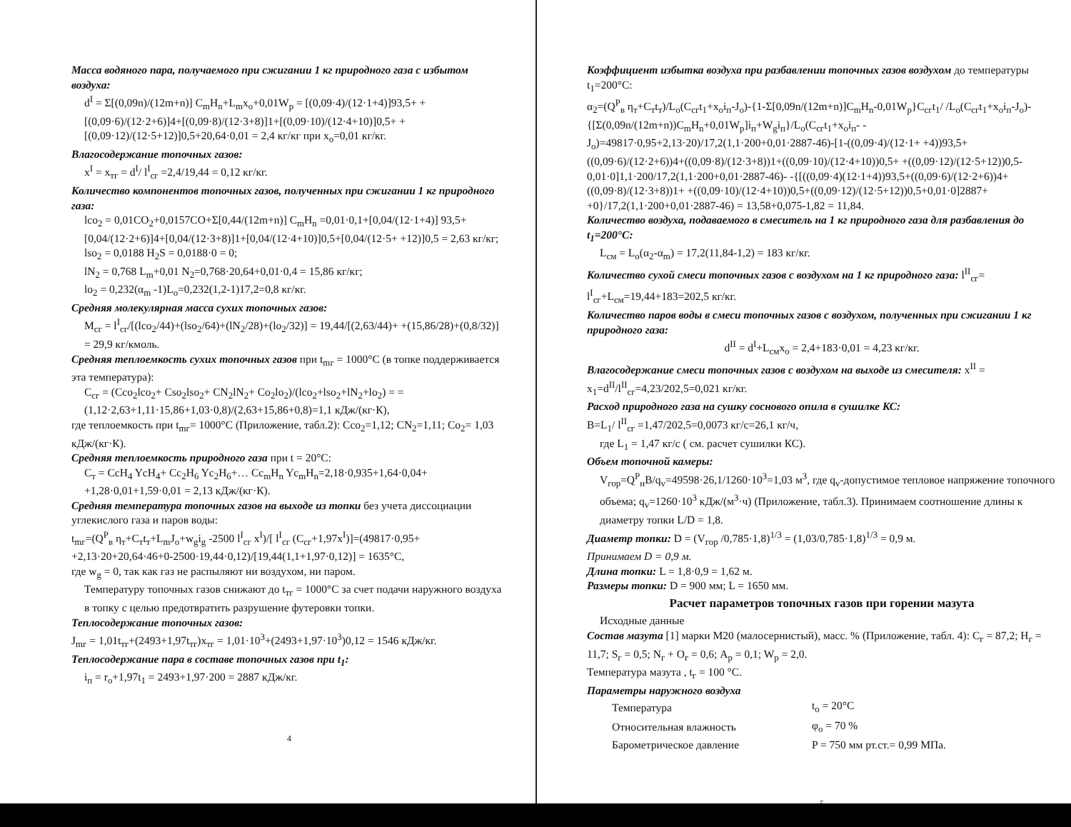Масса водяного пара, получаемого при сжигании 1 кг природного газа с избытом воздуха:
d<sup>I</sup> = Σ[(0,09n)/(12m+n)] C<sub>m</sub>H<sub>n</sub>+L<sub>m</sub>x<sub>o</sub>+0,01W<sub>p</sub> = [(0,09·4)/(12·1+4)]93,5+ + [(0,09·6)/(12·2+6)]4+[(0,09·8)/(12·3+8)]1+[(0,09·10)/(12·4+10)]0,5+ + [(0,09·12)/(12·5+12)]0,5+20,64·0,01 = 2,4 кг/кг при x<sub>o</sub>=0,01 кг/кг.
Влагосодержание топочных газов:
x<sup>I</sup> = x<sub>тг</sub> = d<sup>I</sup>/ l<sup>I</sup><sub>сг</sub> =2,4/19,44 = 0,12 кг/кг.
Количество компонентов топочных газов, полученных при сжигании 1 кг природного газа:
lco<sub>2</sub> = 0,01CO<sub>2</sub>+0,0157CO+Σ[0,44/(12m+n)] C<sub>m</sub>H<sub>n</sub> =0,01·0,1+[0,04/(12·1+4)] 93,5+[0,04/(12·2+6)]4+[0,04/(12·3+8)]1+[0,04/(12·4+10)]0,5+[0,04/(12·5+ +12)]0,5 = 2,63 кг/кг;
lso<sub>2</sub> = 0,0188 H<sub>2</sub>S = 0,0188·0 = 0;
lN<sub>2</sub> = 0,768 L<sub>m</sub>+0,01 N<sub>2</sub>=0,768·20,64+0,01·0,4 = 15,86 кг/кг;
lo<sub>2</sub> = 0,232(α<sub>m</sub> -1)L<sub>o</sub>=0,232(1,2-1)17,2=0,8 кг/кг.
Средняя молекулярная масса сухих топочных газов:
M<sub>сг</sub> = l<sup>I</sup><sub>сг</sub>/[(lco<sub>2</sub>/44)+(lso<sub>2</sub>/64)+(lN<sub>2</sub>/28)+(lo<sub>2</sub>/32)] = 19,44/[(2,63/44)+ +(15,86/28)+(0,8/32)] = 29,9 кг/кмоль.
Средняя теплоемкость сухих топочных газов при t<sub>mг</sub> = 1000°C (в топке поддерживается эта температура):
C<sub>сг</sub> = (Cco<sub>2</sub>lco<sub>2</sub>+ Cso<sub>2</sub>lso<sub>2</sub>+ CN<sub>2</sub>lN<sub>2</sub>+ Co<sub>2</sub>lo<sub>2</sub>)/(lco<sub>2</sub>+lso<sub>2</sub>+lN<sub>2</sub>+lo<sub>2</sub>) = =(1,12·2,63+1,11·15,86+1,03·0,8)/(2,63+15,86+0,8)=1,1 кДж/(кг·К),
где теплоемкость при t<sub>mг</sub>= 1000°C (Приложение, табл.2): Cco<sub>2</sub>=1,12; CN<sub>2</sub>=1,11; Co<sub>2</sub>= 1,03 кДж/(кг·К).
Средняя теплоемкость природного газа при t = 20°C:
C<sub>т</sub> = CcH<sub>4</sub> YcH<sub>4</sub>+ Cc<sub>2</sub>H<sub>6</sub> Yc<sub>2</sub>H<sub>6</sub>+… Cc<sub>m</sub>H<sub>n</sub> Yc<sub>m</sub>H<sub>n</sub>=2,18·0,935+1,64·0,04+ +1,28·0,01+1,59·0,01 = 2,13 кДж/(кг·К).
Средняя температура топочных газов на выходе из топки без учета диссоциации углекислого газа и паров воды:
t<sub>mг</sub>=(Q<sup>P</sup><sub>в</sub> η<sub>т</sub>+C<sub>т</sub>t<sub>т</sub>+L<sub>m</sub>J<sub>o</sub>+w<sub>g</sub>i<sub>g</sub> -2500 l<sup>I</sup><sub>сг</sub> x<sup>I</sup>)/[ l<sup>I</sup><sub>сг</sub> (C<sub>сг</sub>+1,97x<sup>I</sup>)]=(49817·0,95+ +2,13·20+20,64·46+0-2500·19,44·0,12)/[19,44(1,1+1,97·0,12)] = 1635°C,
где w<sub>g</sub> = 0, так как газ не распыляют ни воздухом, ни паром.
Температуру топочных газов снижают до t<sub>тг</sub> = 1000°C за счет подачи наружного воздуха в топку с целью предотвратить разрушение футеровки топки.
Теплосодержание топочных газов:
J<sub>mг</sub> = 1,01t<sub>тг</sub>+(2493+1,97t<sub>тг</sub>)x<sub>тг</sub> = 1,01·10<sup>3</sup>+(2493+1,97·10<sup>3</sup>)0,12 = 1546 кДж/кг.
Теплосодержание пара в составе топочных газов при t<sub>1</sub>:
i<sub>п</sub> = r<sub>o</sub>+1,97t<sub>1</sub> = 2493+1,97·200 = 2887 кДж/кг.
4
Коэффициент избытка воздуха при разбавлении топочных газов воздухом до температуры t<sub>1</sub>=200°C:
α<sub>2</sub>=(Q<sup>P</sup><sub>в</sub> η<sub>т</sub>+C<sub>т</sub>t<sub>т</sub>)/L<sub>o</sub>(C<sub>сг</sub>t<sub>1</sub>+x<sub>o</sub>i<sub>п</sub>-J<sub>o</sub>)-{1-Σ[0,09n/(12m+n)]C<sub>m</sub>H<sub>n</sub>-0,01W<sub>p</sub>}C<sub>сг</sub>t<sub>1</sub>/ /L<sub>o</sub>(C<sub>сг</sub>t<sub>1</sub>+x<sub>o</sub>i<sub>п</sub>-J<sub>o</sub>)-{[Σ(0,09n/(12m+n))C<sub>m</sub>H<sub>n</sub>+0,01W<sub>p</sub>]i<sub>п</sub>+W<sub>g</sub>i<sub>п</sub>}/L<sub>o</sub>(C<sub>сг</sub>t<sub>1</sub>+x<sub>o</sub>i<sub>п</sub>- -J<sub>o</sub>)=49817·0,95+2,13·20)/17,2(1,1·200+0,01·2887-46)-[1-((0,09·4)/(12·1+ +4))93,5+((0,09·6)/(12·2+6))4+((0,09·8)/(12·3+8))1+((0,09·10)/(12·4+10))0,5+ +((0,09·12)/(12·5+12))0,5-0,01·0]1,1·200/17,2(1,1·200+0,01·2887-46)- -{[((0,09·4)(12·1+4))93,5+((0,09·6)/(12·2+6))4+((0,09·8)/(12·3+8))1+ +((0,09·10)/(12·4+10))0,5+((0,09·12)/(12·5+12))0,5+0,01·0]2887+ +0}/17,2(1,1·200+0,01·2887-46) = 13,58+0,075-1,82 = 11,84.
Количество воздуха, подаваемого в смеситель на 1 кг природного газа для разбавления до t<sub>1</sub>=200°C:
L<sub>см</sub> = L<sub>o</sub>(α<sub>2</sub>-α<sub>m</sub>) = 17,2(11,84-1,2) = 183 кг/кг.
Количество сухой смеси топочных газов с воздухом на 1 кг природного газа: l<sup>II</sup><sub>сг</sub>= l<sup>I</sup><sub>сг</sub>+L<sub>см</sub>=19,44+183=202,5 кг/кг.
Количество паров воды в смеси топочных газов с воздухом, полученных при сжигании 1 кг природного газа:
d<sup>II</sup> = d<sup>I</sup>+L<sub>см</sub>x<sub>o</sub> = 2,4+183·0,01 = 4,23 кг/кг.
Влагосодержание смеси топочных газов с воздухом на выходе из смесителя: x<sup>II</sup> = x<sub>1</sub>=d<sup>II</sup>/l<sup>II</sup><sub>сг</sub>=4,23/202,5=0,021 кг/кг.
Расход природного газа на сушку соснового опила в сушилке КС:
B=L<sub>1</sub>/ l<sup>II</sup><sub>сг</sub> =1,47/202,5=0,0073 кг/с=26,1 кг/ч,
где L<sub>1</sub> = 1,47 кг/с ( см. расчет сушилки КС).
Объем топочной камеры:
V<sub>гор</sub>=Q<sup>P</sup><sub>н</sub>B/q<sub>v</sub>=49598·26,1/1260·10<sup>3</sup>=1,03 м<sup>3</sup>, где q<sub>v</sub>-допустимое тепловое напряжение топочного объема; q<sub>v</sub>=1260·10<sup>3</sup> кДж/(м<sup>3</sup>·ч) (Приложение, табл.3). Принимаем соотношение длины к диаметру топки L/D = 1,8.
Диаметр топки: D = (V<sub>гор</sub> /0,785·1,8)<sup>1/3</sup> = (1,03/0,785·1,8)<sup>1/3</sup> = 0,9 м.
Принимаем D = 0,9 м.
Длина топки: L = 1,8·0,9 = 1,62 м.
Размеры топки: D = 900 мм; L = 1650 мм.
Расчет параметров топочных газов при горении мазута
Исходные данные
Состав мазута [1] марки М20 (малосернистый), масс. % (Приложение, табл. 4): C<sub>г</sub> = 87,2; H<sub>г</sub> = 11,7; S<sub>г</sub> = 0,5; N<sub>г</sub> + O<sub>г</sub> = 0,6; A<sub>p</sub> = 0,1; W<sub>p</sub> = 2,0.
Температура мазута , t<sub>г</sub> = 100 °C.
Параметры наружного воздуха
| Температура | t<sub>o</sub> = 20°C |
| Относительная влажность | φ<sub>o</sub> = 70 % |
| Барометрическое давление | P = 750 мм рт.ст.= 0,99 МПа. |
5